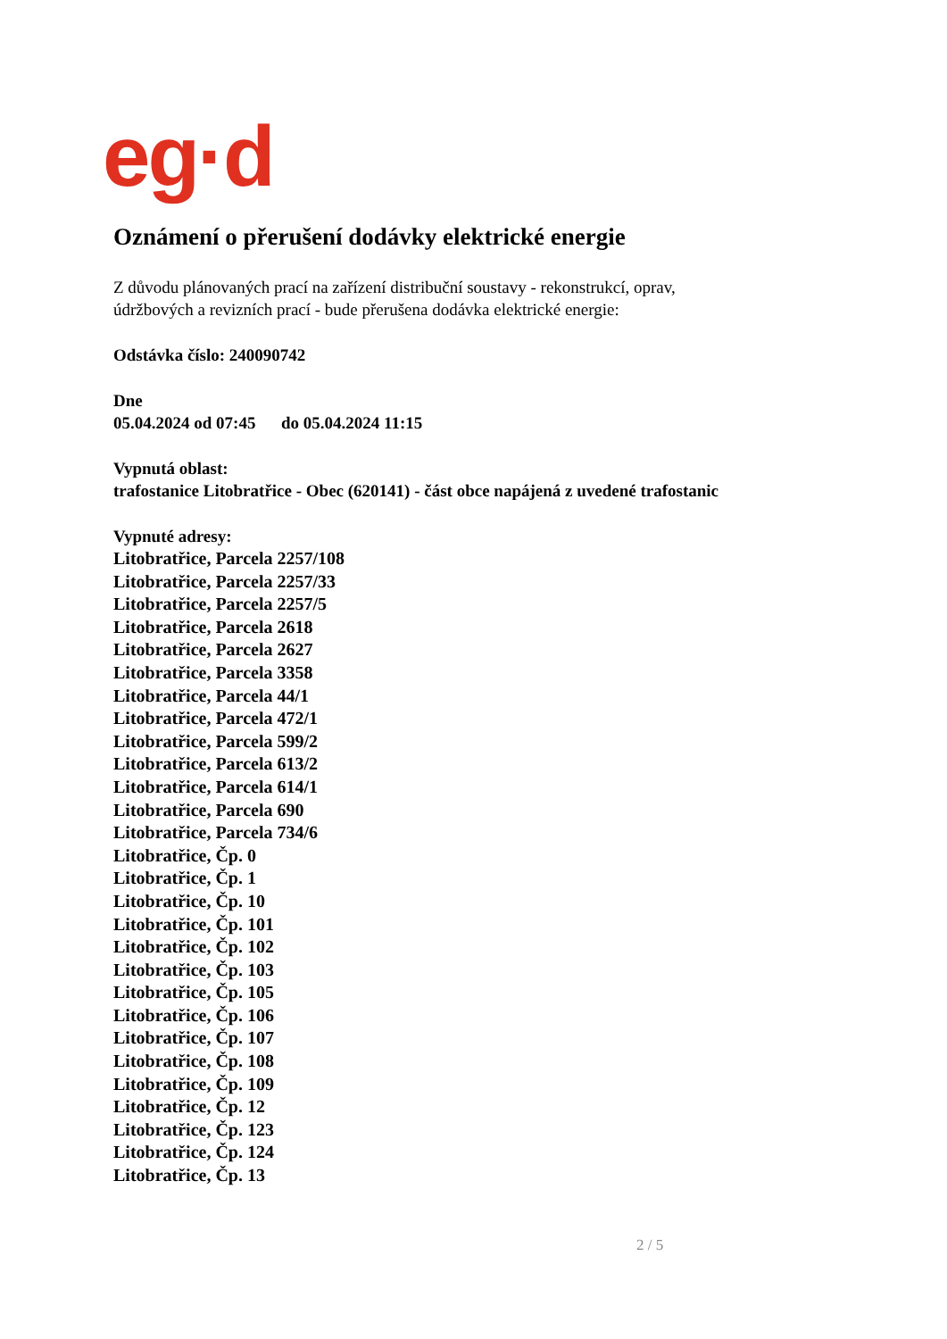eg·d
Oznámení o přerušení dodávky elektrické energie
Z důvodu plánovaných prací na zařízení distribuční soustavy - rekonstrukcí, oprav,
údržbových a revizních prací - bude přerušena dodávka elektrické energie:
Odstávka číslo: 240090742
Dne
05.04.2024 od 07:45 do 05.04.2024 11:15
Vypnutá oblast:
trafostanice Litobratřice - Obec (620141) - část obce napájená z uvedené trafostanic
Vypnuté adresy:
Litobratřice, Parcela 2257/108
Litobratřice, Parcela 2257/33
Litobratřice, Parcela 2257/5
Litobratřice, Parcela 2618
Litobratřice, Parcela 2627
Litobratřice, Parcela 3358
Litobratřice, Parcela 44/1
Litobratřice, Parcela 472/1
Litobratřice, Parcela 599/2
Litobratřice, Parcela 613/2
Litobratřice, Parcela 614/1
Litobratřice, Parcela 690
Litobratřice, Parcela 734/6
Litobratřice, Čp. 0
Litobratřice, Čp. 1
Litobratřice, Čp. 10
Litobratřice, Čp. 101
Litobratřice, Čp. 102
Litobratřice, Čp. 103
Litobratřice, Čp. 105
Litobratřice, Čp. 106
Litobratřice, Čp. 107
Litobratřice, Čp. 108
Litobratřice, Čp. 109
Litobratřice, Čp. 12
Litobratřice, Čp. 123
Litobratřice, Čp. 124
Litobratřice, Čp. 13
2 / 5